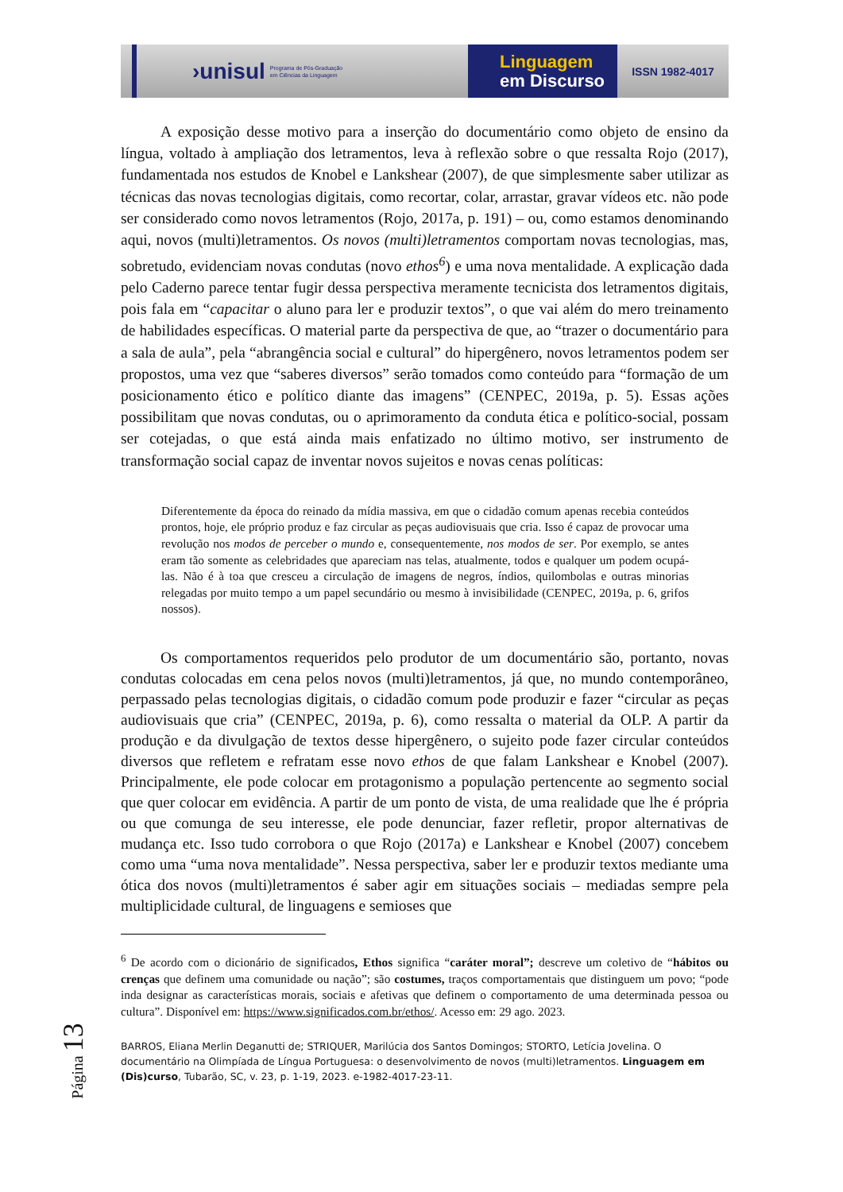›unisul
Programa de Pós-Graduação
em Ciências da Linguagem
Linguagem
em Discurso
ISSN 1982-4017
A exposição desse motivo para a inserção do documentário como objeto de ensino da língua, voltado à ampliação dos letramentos, leva à reflexão sobre o que ressalta Rojo (2017), fundamentada nos estudos de Knobel e Lankshear (2007), de que simplesmente saber utilizar as técnicas das novas tecnologias digitais, como recortar, colar, arrastar, gravar vídeos etc. não pode ser considerado como novos letramentos (Rojo, 2017a, p. 191) – ou, como estamos denominando aqui, novos (multi)letramentos. Os novos (multi)letramentos comportam novas tecnologias, mas, sobretudo, evidenciam novas condutas (novo ethos<sup>6</sup>) e uma nova mentalidade. A explicação dada pelo Caderno parece tentar fugir dessa perspectiva meramente tecnicista dos letramentos digitais, pois fala em “capacitar o aluno para ler e produzir textos”, o que vai além do mero treinamento de habilidades específicas. O material parte da perspectiva de que, ao “trazer o documentário para a sala de aula”, pela “abrangência social e cultural” do hipergênero, novos letramentos podem ser propostos, uma vez que “saberes diversos” serão tomados como conteúdo para “formação de um posicionamento ético e político diante das imagens” (CENPEC, 2019a, p. 5). Essas ações possibilitam que novas condutas, ou o aprimoramento da conduta ética e político-social, possam ser cotejadas, o que está ainda mais enfatizado no último motivo, ser instrumento de transformação social capaz de inventar novos sujeitos e novas cenas políticas:
Diferentemente da época do reinado da mídia massiva, em que o cidadão comum apenas recebia conteúdos prontos, hoje, ele próprio produz e faz circular as peças audiovisuais que cria. Isso é capaz de provocar uma revolução nos modos de perceber o mundo e, consequentemente, nos modos de ser. Por exemplo, se antes eram tão somente as celebridades que apareciam nas telas, atualmente, todos e qualquer um podem ocupá-las. Não é à toa que cresceu a circulação de imagens de negros, índios, quilombolas e outras minorias relegadas por muito tempo a um papel secundário ou mesmo à invisibilidade (CENPEC, 2019a, p. 6, grifos nossos).
Os comportamentos requeridos pelo produtor de um documentário são, portanto, novas condutas colocadas em cena pelos novos (multi)letramentos, já que, no mundo contemporâneo, perpassado pelas tecnologias digitais, o cidadão comum pode produzir e fazer “circular as peças audiovisuais que cria” (CENPEC, 2019a, p. 6), como ressalta o material da OLP. A partir da produção e da divulgação de textos desse hipergênero, o sujeito pode fazer circular conteúdos diversos que refletem e refratam esse novo ethos de que falam Lankshear e Knobel (2007). Principalmente, ele pode colocar em protagonismo a população pertencente ao segmento social que quer colocar em evidência. A partir de um ponto de vista, de uma realidade que lhe é própria ou que comunga de seu interesse, ele pode denunciar, fazer refletir, propor alternativas de mudança etc. Isso tudo corrobora o que Rojo (2017a) e Lankshear e Knobel (2007) concebem como uma “uma nova mentalidade”. Nessa perspectiva, saber ler e produzir textos mediante uma ótica dos novos (multi)letramentos é saber agir em situações sociais – mediadas sempre pela multiplicidade cultural, de linguagens e semioses que
<sup>6</sup> De acordo com o dicionário de significados, Ethos significa “caráter moral”; descreve um coletivo de “hábitos ou crenças que definem uma comunidade ou nação”; são costumes, traços comportamentais que distinguem um povo; “pode inda designar as características morais, sociais e afetivas que definem o comportamento de uma determinada pessoa ou cultura”. Disponível em: https://www.significados.com.br/ethos/. Acesso em: 29 ago. 2023.
BARROS, Eliana Merlin Deganutti de; STRIQUER, Marilúcia dos Santos Domingos; STORTO, Letícia Jovelina. O documentário na Olimpíada de Língua Portuguesa: o desenvolvimento de novos (multi)letramentos. Linguagem em (Dis)curso, Tubarão, SC, v. 23, p. 1-19, 2023. e-1982-4017-23-11.
Página 13